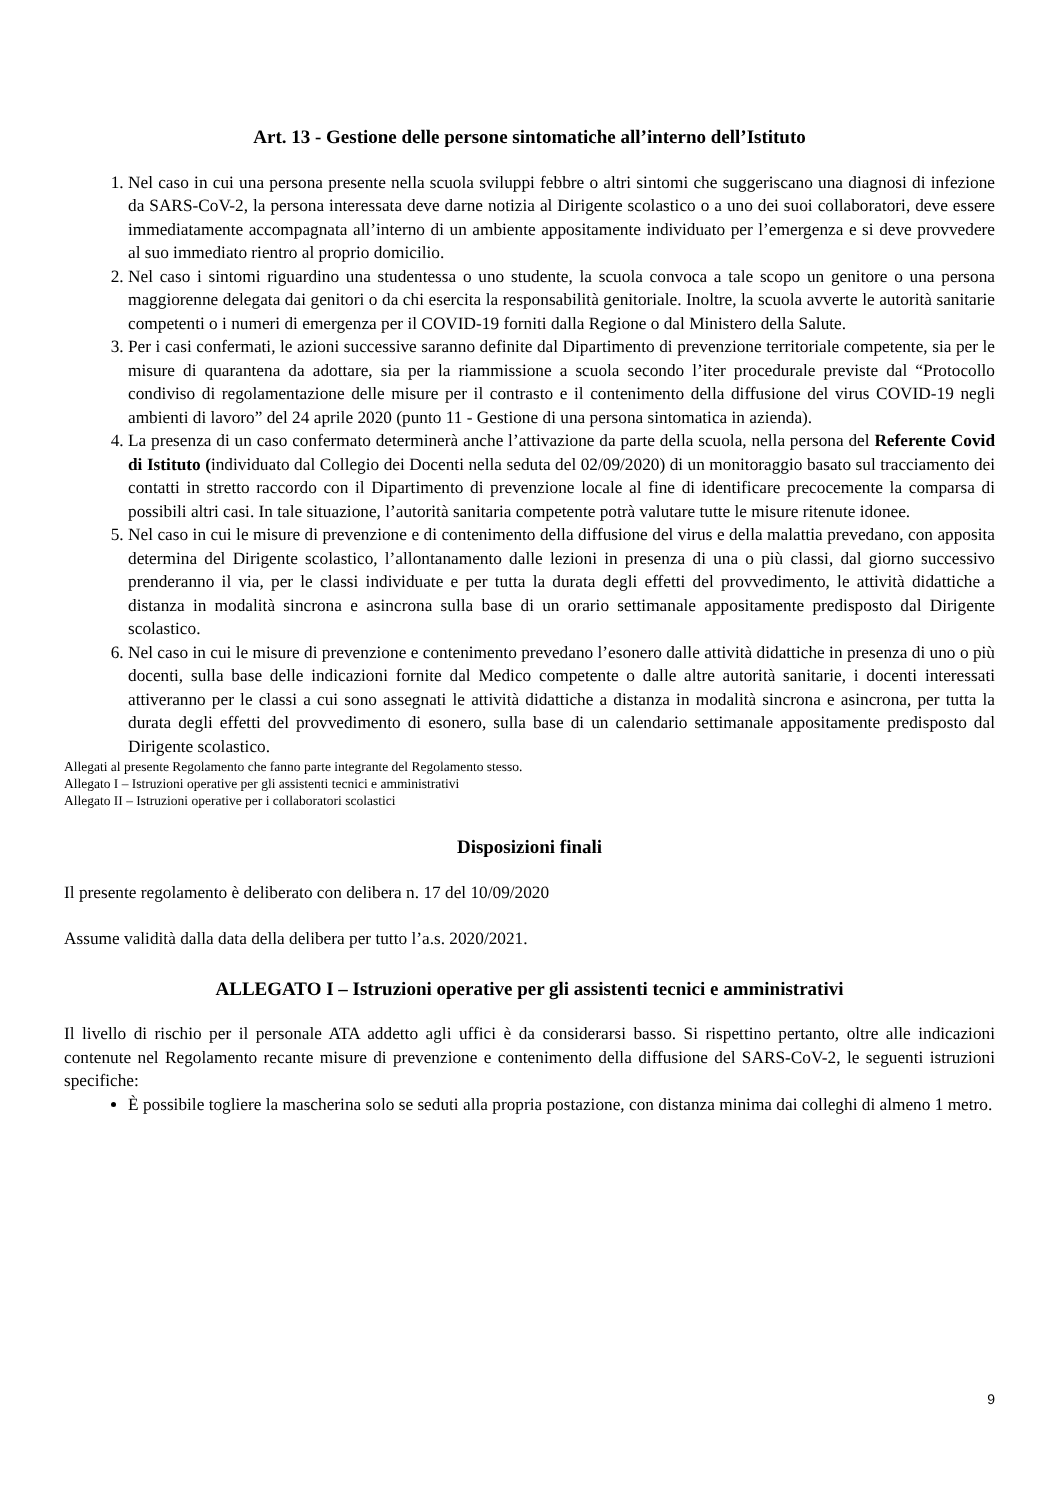Art. 13 - Gestione delle persone sintomatiche all’interno dell’Istituto
1. Nel caso in cui una persona presente nella scuola sviluppi febbre o altri sintomi che suggeriscano una diagnosi di infezione da SARS-CoV-2, la persona interessata deve darne notizia al Dirigente scolastico o a uno dei suoi collaboratori, deve essere immediatamente accompagnata all’interno di un ambiente appositamente individuato per l’emergenza e si deve provvedere al suo immediato rientro al proprio domicilio.
2. Nel caso i sintomi riguardino una studentessa o uno studente, la scuola convoca a tale scopo un genitore o una persona maggiorenne delegata dai genitori o da chi esercita la responsabilità genitoriale. Inoltre, la scuola avverte le autorità sanitarie competenti o i numeri di emergenza per il COVID-19 forniti dalla Regione o dal Ministero della Salute.
3. Per i casi confermati, le azioni successive saranno definite dal Dipartimento di prevenzione territoriale competente, sia per le misure di quarantena da adottare, sia per la riammissione a scuola secondo l’iter procedurale previste dal “Protocollo condiviso di regolamentazione delle misure per il contrasto e il contenimento della diffusione del virus COVID-19 negli ambienti di lavoro” del 24 aprile 2020 (punto 11 - Gestione di una persona sintomatica in azienda).
4. La presenza di un caso confermato determinerà anche l’attivazione da parte della scuola, nella persona del Referente Covid di Istituto (individuato dal Collegio dei Docenti nella seduta del 02/09/2020) di un monitoraggio basato sul tracciamento dei contatti in stretto raccordo con il Dipartimento di prevenzione locale al fine di identificare precocemente la comparsa di possibili altri casi. In tale situazione, l’autorità sanitaria competente potrà valutare tutte le misure ritenute idonee.
5. Nel caso in cui le misure di prevenzione e di contenimento della diffusione del virus e della malattia prevedano, con apposita determina del Dirigente scolastico, l’allontanamento dalle lezioni in presenza di una o più classi, dal giorno successivo prenderanno il via, per le classi individuate e per tutta la durata degli effetti del provvedimento, le attività didattiche a distanza in modalità sincrona e asincrona sulla base di un orario settimanale appositamente predisposto dal Dirigente scolastico.
6. Nel caso in cui le misure di prevenzione e contenimento prevedano l’esonero dalle attività didattiche in presenza di uno o più docenti, sulla base delle indicazioni fornite dal Medico competente o dalle altre autorità sanitarie, i docenti interessati attiveranno per le classi a cui sono assegnati le attività didattiche a distanza in modalità sincrona e asincrona, per tutta la durata degli effetti del provvedimento di esonero, sulla base di un calendario settimanale appositamente predisposto dal Dirigente scolastico.
Allegati al presente Regolamento che fanno parte integrante del Regolamento stesso.
Allegato I – Istruzioni operative per gli assistenti tecnici e amministrativi
Allegato II – Istruzioni operative per i collaboratori scolastici
Disposizioni finali
Il presente regolamento è deliberato con delibera n. 17 del 10/09/2020
Assume validità dalla data della delibera per tutto l’a.s. 2020/2021.
ALLEGATO I – Istruzioni operative per gli assistenti tecnici e amministrativi
Il livello di rischio per il personale ATA addetto agli uffici è da considerarsi basso. Si rispettino pertanto, oltre alle indicazioni contenute nel Regolamento recante misure di prevenzione e contenimento della diffusione del SARS-CoV-2, le seguenti istruzioni specifiche:
È possibile togliere la mascherina solo se seduti alla propria postazione, con distanza minima dai colleghi di almeno 1 metro.
9